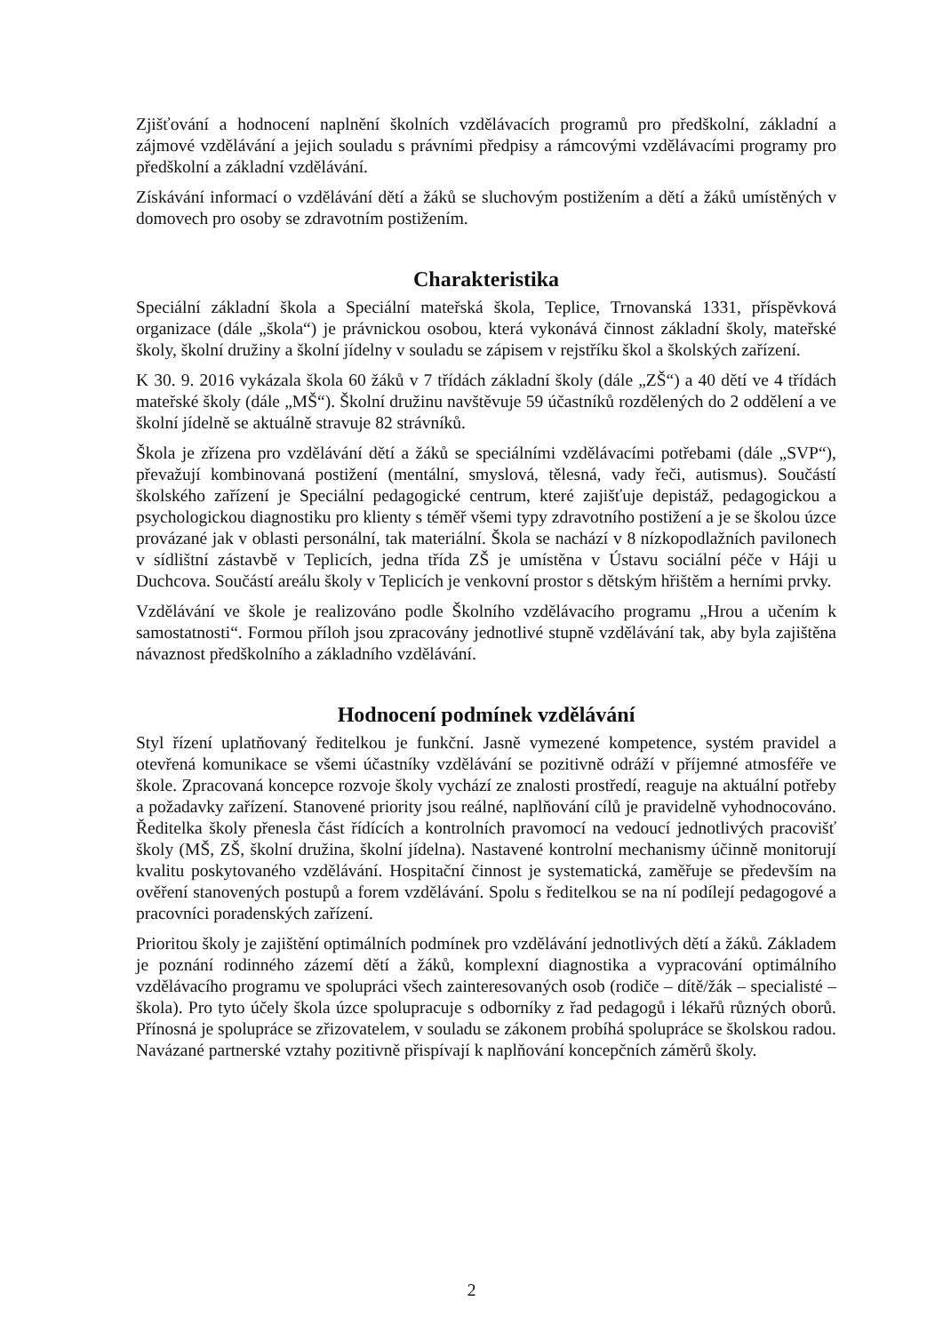Zjišťování a hodnocení naplnění školních vzdělávacích programů pro předškolní, základní a zájmové vzdělávání a jejich souladu s právními předpisy a rámcovými vzdělávacími programy pro předškolní a základní vzdělávání.
Získávání informací o vzdělávání dětí a žáků se sluchovým postižením a dětí a žáků umístěných v domovech pro osoby se zdravotním postižením.
Charakteristika
Speciální základní škola a Speciální mateřská škola, Teplice, Trnovanská 1331, příspěvková organizace (dále „škola“) je právnickou osobou, která vykonává činnost základní školy, mateřské školy, školní družiny a školní jídelny v souladu se zápisem v rejstříku škol a školských zařízení.
K 30. 9. 2016 vykázala škola 60 žáků v 7 třídách základní školy (dále „ZŠ“) a 40 dětí ve 4 třídách mateřské školy (dále „MŠ“). Školní družinu navštěvuje 59 účastníků rozdělených do 2 oddělení a ve školní jídelně se aktuálně stravuje 82 strávníků.
Škola je zřízena pro vzdělávání dětí a žáků se speciálními vzdělávacími potřebami (dále „SVP“), převažují kombinovaná postižení (mentální, smyslová, tělesná, vady řeči, autismus). Součástí školského zařízení je Speciální pedagogické centrum, které zajišťuje depistáž, pedagogickou a psychologickou diagnostiku pro klienty s téměř všemi typy zdravotního postižení a je se školou úzce provázané jak v oblasti personální, tak materiální. Škola se nachází v 8 nízkopodlažních pavilonech v sídlištní zástavbě v Teplicích, jedna třída ZŠ je umístěna v Ústavu sociální péče v Háji u Duchcova. Součástí areálu školy v Teplicích je venkovní prostor s dětským hřištěm a herními prvky.
Vzdělávání ve škole je realizováno podle Školního vzdělávacího programu „Hrou a učením k samostatnosti“. Formou příloh jsou zpracovány jednotlivé stupně vzdělávání tak, aby byla zajištěna návaznost předškolního a základního vzdělávání.
Hodnocení podmínek vzdělávání
Styl řízení uplatňovaný ředitelkou je funkční. Jasně vymezené kompetence, systém pravidel a otevřená komunikace se všemi účastníky vzdělávání se pozitivně odráží v příjemné atmosféře ve škole. Zpracovaná koncepce rozvoje školy vychází ze znalosti prostředí, reaguje na aktuální potřeby a požadavky zařízení. Stanovené priority jsou reálné, naplňování cílů je pravidelně vyhodnocováno. Ředitelka školy přenesla část řídících a kontrolních pravomocí na vedoucí jednotlivých pracovišť školy (MŠ, ZŠ, školní družina, školní jídelna). Nastavené kontrolní mechanismy účinně monitorují kvalitu poskytovaného vzdělávání. Hospitační činnost je systematická, zaměřuje se především na ověření stanovených postupů a forem vzdělávání. Spolu s ředitelkou se na ní podílejí pedagogové a pracovníci poradenských zařízení.
Prioritou školy je zajištění optimálních podmínek pro vzdělávání jednotlivých dětí a žáků. Základem je poznání rodinného zázemí dětí a žáků, komplexní diagnostika a vypracování optimálního vzdělávacího programu ve spolupráci všech zainteresovaných osob (rodiče – dítě/žák – specialisté – škola). Pro tyto účely škola úzce spolupracuje s odborníky z řad pedagogů i lékařů různých oborů. Přínosná je spolupráce se zřizovatelem, v souladu se zákonem probíhá spolupráce se školskou radou. Navázané partnerské vztahy pozitivně přispívají k naplňování koncepčních záměrů školy.
2